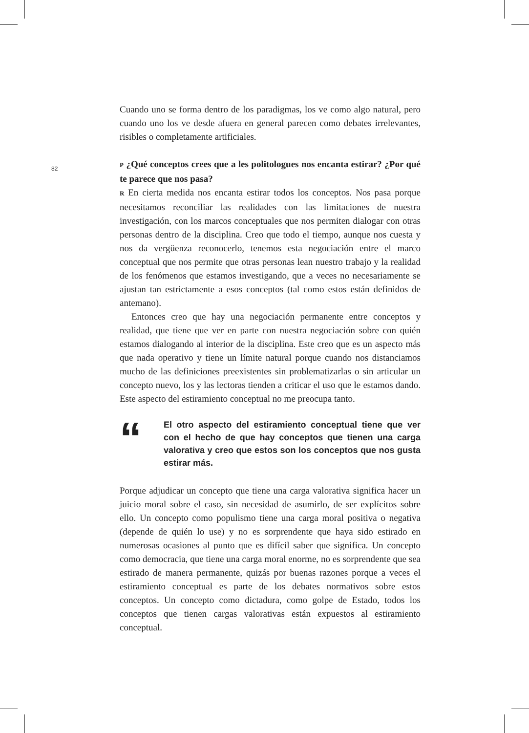82
Cuando uno se forma dentro de los paradigmas, los ve como algo natural, pero cuando uno los ve desde afuera en general parecen como debates irrelevantes, risibles o completamente artificiales.
P ¿Qué conceptos crees que a les politologues nos encanta estirar? ¿Por qué te parece que nos pasa?
R En cierta medida nos encanta estirar todos los conceptos. Nos pasa porque necesitamos reconciliar las realidades con las limitaciones de nuestra investigación, con los marcos conceptuales que nos permiten dialogar con otras personas dentro de la disciplina. Creo que todo el tiempo, aunque nos cuesta y nos da vergüenza reconocerlo, tenemos esta negociación entre el marco conceptual que nos permite que otras personas lean nuestro trabajo y la realidad de los fenómenos que estamos investigando, que a veces no necesariamente se ajustan tan estrictamente a esos conceptos (tal como estos están definidos de antemano).
Entonces creo que hay una negociación permanente entre conceptos y realidad, que tiene que ver en parte con nuestra negociación sobre con quién estamos dialogando al interior de la disciplina. Este creo que es un aspecto más que nada operativo y tiene un límite natural porque cuando nos distanciamos mucho de las definiciones preexistentes sin problematizarlas o sin articular un concepto nuevo, los y las lectoras tienden a criticar el uso que le estamos dando. Este aspecto del estiramiento conceptual no me preocupa tanto.
“
El otro aspecto del estiramiento conceptual tiene que ver con el hecho de que hay conceptos que tienen una carga valorativa y creo que estos son los conceptos que nos gusta estirar más.
Porque adjudicar un concepto que tiene una carga valorativa significa hacer un juicio moral sobre el caso, sin necesidad de asumirlo, de ser explícitos sobre ello. Un concepto como populismo tiene una carga moral positiva o negativa (depende de quién lo use) y no es sorprendente que haya sido estirado en numerosas ocasiones al punto que es difícil saber que significa. Un concepto como democracia, que tiene una carga moral enorme, no es sorprendente que sea estirado de manera permanente, quizás por buenas razones porque a veces el estiramiento conceptual es parte de los debates normativos sobre estos conceptos. Un concepto como dictadura, como golpe de Estado, todos los conceptos que tienen cargas valorativas están expuestos al estiramiento conceptual.